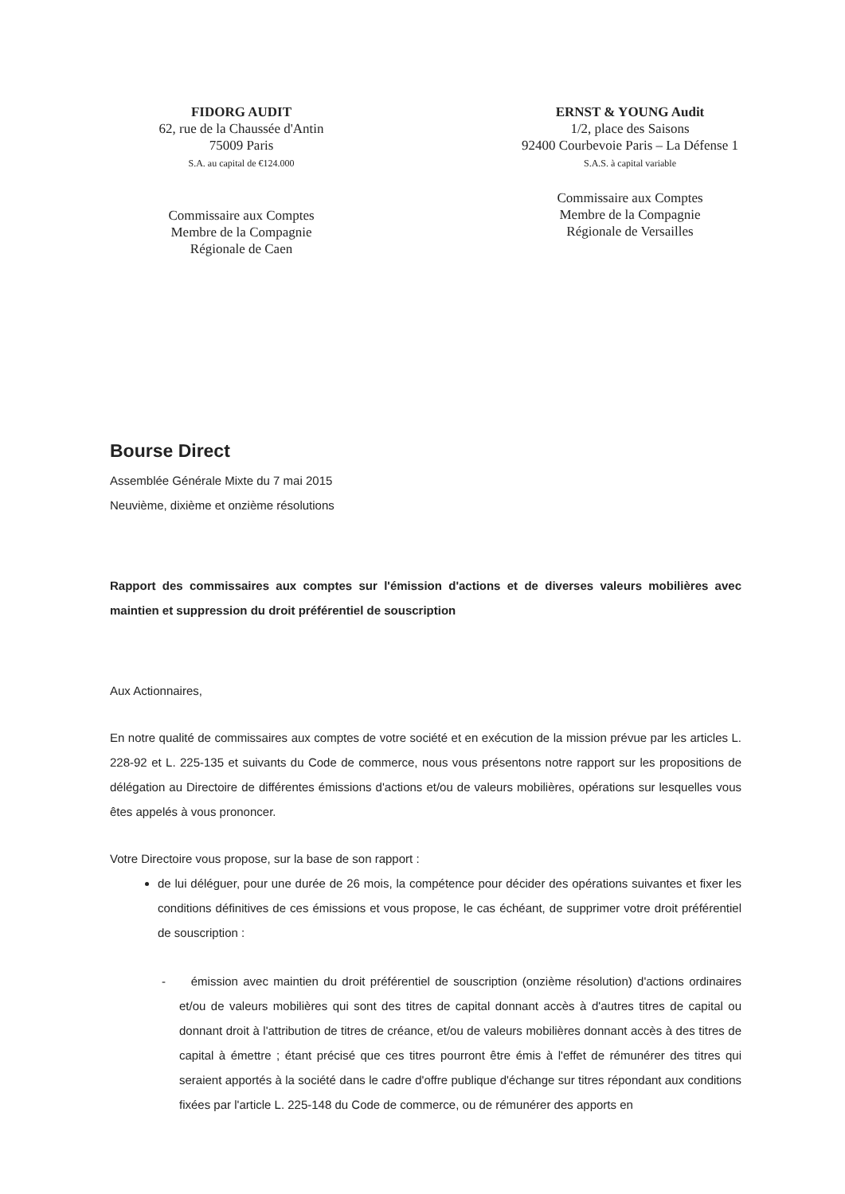FIDORG AUDIT
62, rue de la Chaussée d'Antin
75009 Paris
S.A. au capital de €124.000
Commissaire aux Comptes
Membre de la Compagnie
Régionale de Caen
ERNST & YOUNG Audit
1/2, place des Saisons
92400 Courbevoie Paris – La Défense 1
S.A.S. à capital variable
Commissaire aux Comptes
Membre de la Compagnie
Régionale de Versailles
Bourse Direct
Assemblée Générale Mixte du 7 mai 2015
Neuvième, dixième et onzième résolutions
Rapport des commissaires aux comptes sur l'émission d'actions et de diverses valeurs mobilières avec maintien et suppression du droit préférentiel de souscription
Aux Actionnaires,
En notre qualité de commissaires aux comptes de votre société et en exécution de la mission prévue par les articles L. 228-92 et L. 225-135 et suivants du Code de commerce, nous vous présentons notre rapport sur les propositions de délégation au Directoire de différentes émissions d'actions et/ou de valeurs mobilières, opérations sur lesquelles vous êtes appelés à vous prononcer.
Votre Directoire vous propose, sur la base de son rapport :
de lui déléguer, pour une durée de 26 mois, la compétence pour décider des opérations suivantes et fixer les conditions définitives de ces émissions et vous propose, le cas échéant, de supprimer votre droit préférentiel de souscription :
- émission avec maintien du droit préférentiel de souscription (onzième résolution) d'actions ordinaires et/ou de valeurs mobilières qui sont des titres de capital donnant accès à d'autres titres de capital ou donnant droit à l'attribution de titres de créance, et/ou de valeurs mobilières donnant accès à des titres de capital à émettre ; étant précisé que ces titres pourront être émis à l'effet de rémunérer des titres qui seraient apportés à la société dans le cadre d'offre publique d'échange sur titres répondant aux conditions fixées par l'article L. 225-148 du Code de commerce, ou de rémunérer des apports en